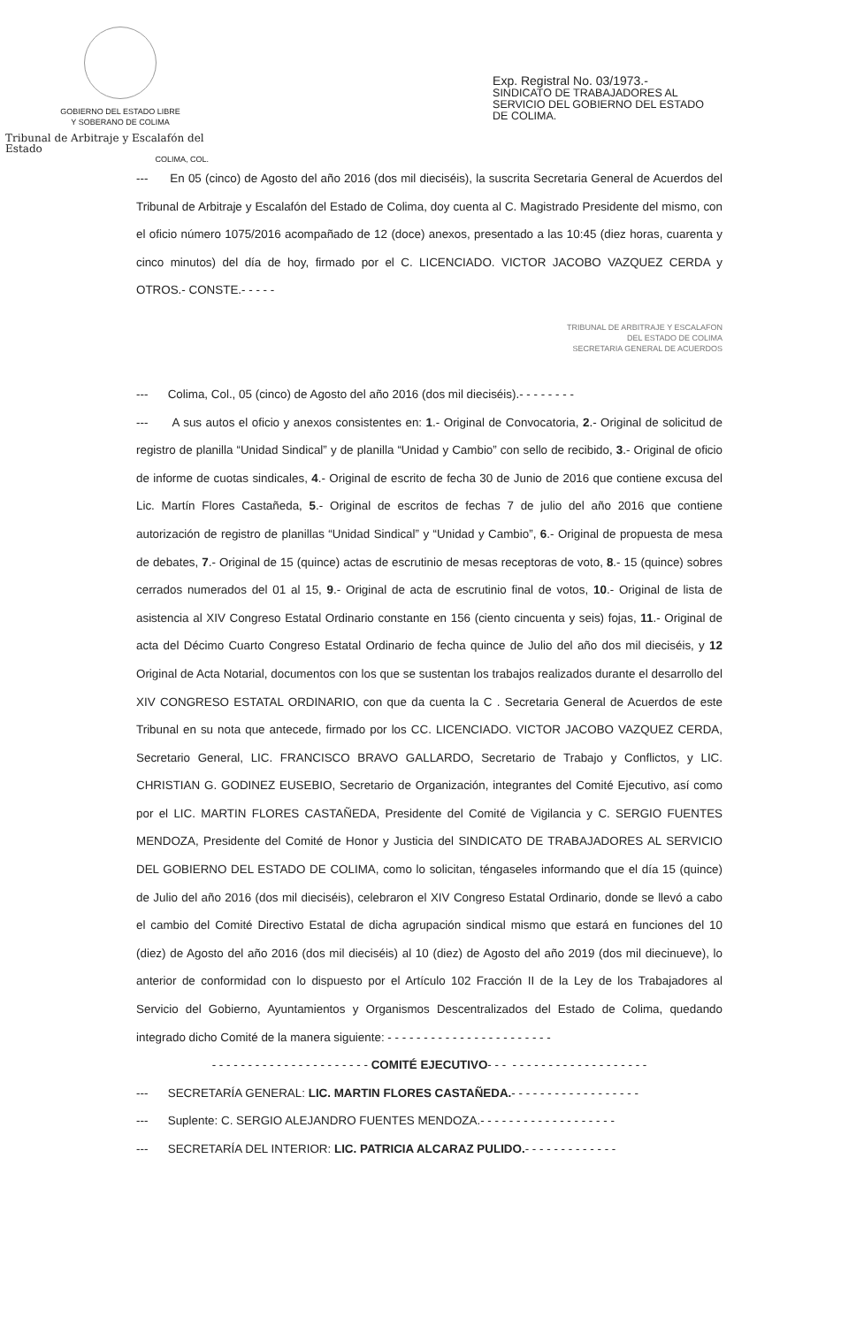GOBIERNO DEL ESTADO LIBRE
Y SOBERANO DE COLIMA
Tribunal de Arbitraje y Escalafón del Estado
COLIMA, COL.
Exp. Registral No. 03/1973.-
SINDICATO DE TRABAJADORES AL
SERVICIO DEL GOBIERNO DEL ESTADO
DE COLIMA.
--- En 05 (cinco) de Agosto del año 2016 (dos mil dieciséis), la suscrita Secretaria General de Acuerdos del Tribunal de Arbitraje y Escalafón del Estado de Colima, doy cuenta al C. Magistrado Presidente del mismo, con el oficio número 1075/2016 acompañado de 12 (doce) anexos, presentado a las 10:45 (diez horas, cuarenta y cinco minutos) del día de hoy, firmado por el C. LICENCIADO. VICTOR JACOBO VAZQUEZ CERDA y OTROS.- CONSTE.- - - - -
TRIBUNAL DE ARBITRAJE Y ESCALAFON
DEL ESTADO DE COLIMA
SECRETARIA GENERAL DE ACUERDOS
--- Colima, Col., 05 (cinco) de Agosto del año 2016 (dos mil dieciséis).- - - - - - - -
--- A sus autos el oficio y anexos consistentes en: 1.- Original de Convocatoria, 2.- Original de solicitud de registro de planilla “Unidad Sindical” y de planilla “Unidad y Cambio” con sello de recibido, 3.- Original de oficio de informe de cuotas sindicales, 4.- Original de escrito de fecha 30 de Junio de 2016 que contiene excusa del Lic. Martín Flores Castañeda, 5.- Original de escritos de fechas 7 de julio del año 2016 que contiene autorización de registro de planillas “Unidad Sindical” y “Unidad y Cambio”, 6.- Original de propuesta de mesa de debates, 7.- Original de 15 (quince) actas de escrutinio de mesas receptoras de voto, 8.- 15 (quince) sobres cerrados numerados del 01 al 15, 9.- Original de acta de escrutinio final de votos, 10.- Original de lista de asistencia al XIV Congreso Estatal Ordinario constante en 156 (ciento cincuenta y seis) fojas, 11.- Original de acta del Décimo Cuarto Congreso Estatal Ordinario de fecha quince de Julio del año dos mil dieciséis, y 12 Original de Acta Notarial, documentos con los que se sustentan los trabajos realizados durante el desarrollo del XIV CONGRESO ESTATAL ORDINARIO, con que da cuenta la C . Secretaria General de Acuerdos de este Tribunal en su nota que antecede, firmado por los CC. LICENCIADO. VICTOR JACOBO VAZQUEZ CERDA, Secretario General, LIC. FRANCISCO BRAVO GALLARDO, Secretario de Trabajo y Conflictos, y LIC. CHRISTIAN G. GODINEZ EUSEBIO, Secretario de Organización, integrantes del Comité Ejecutivo, así como por el LIC. MARTIN FLORES CASTAÑEDA, Presidente del Comité de Vigilancia y C. SERGIO FUENTES MENDOZA, Presidente del Comité de Honor y Justicia del SINDICATO DE TRABAJADORES AL SERVICIO DEL GOBIERNO DEL ESTADO DE COLIMA, como lo solicitan, téngaseles informando que el día 15 (quince) de Julio del año 2016 (dos mil dieciséis), celebraron el XIV Congreso Estatal Ordinario, donde se llevó a cabo el cambio del Comité Directivo Estatal de dicha agrupación sindical mismo que estará en funciones del 10 (diez) de Agosto del año 2016 (dos mil dieciséis) al 10 (diez) de Agosto del año 2019 (dos mil diecinueve), lo anterior de conformidad con lo dispuesto por el Artículo 102 Fracción II de la Ley de los Trabajadores al Servicio del Gobierno, Ayuntamientos y Organismos Descentralizados del Estado de Colima, quedando integrado dicho Comité de la manera siguiente: - - - - - - - - - - - - - - - - - - - - - - -
- - - - - - - - - - - - - - - - - - - - - - COMITÉ EJECUTIVO- - - - - - - - - - - - - - - - - - - - - -
--- SECRETARÍA GENERAL: LIC. MARTIN FLORES CASTAÑEDA.- - - - - - - - - - - - - - - - - -
--- Suplente: C. SERGIO ALEJANDRO FUENTES MENDOZA.- - - - - - - - - - - - - - - - - - -
--- SECRETARÍA DEL INTERIOR: LIC. PATRICIA ALCARAZ PULIDO.- - - - - - - - - - - - -